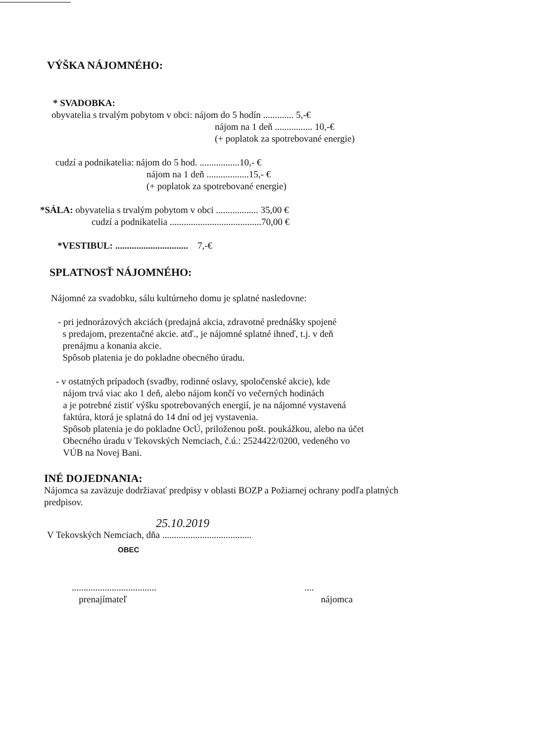VÝŠKA NÁJOMNÉHO:
* SVADOBKA:
obyvatelia s trvalým pobytom v obci: nájom do 5 hodín ............. 5,-€
nájom na 1 deň ................ 10,-€
(+ poplatok za spotrebované energie)
cudzí a podnikatelia: nájom do 5 hod. .................10,- €
nájom na 1 deň ..................15,- €
(+ poplatok za spotrebované energie)
*SÁLA: obyvatelia s trvalým pobytom v obci .................. 35,00 €
cudzí a podnikatelia .......................................70,00 €
*VESTIBUL: ............................... 7,-€
SPLATNOSŤ NÁJOMNÉHO:
Nájomné za svadobku, sálu kultúrneho domu je splatné nasledovne:
- pri jednorázových akciách (predajná akcia, zdravotné prednášky spojené
s predajom, prezentačné akcie. atď., je nájomné splatné ihneď, t.j. v deň
prenájmu a konania akcie.
Spôsob platenia je do pokladne obecného úradu.
- v ostatných prípadoch (svadby, rodinné oslavy, spoločenské akcie), kde
nájom trvá viac ako 1 deň, alebo nájom končí vo večerných hodinách
a je potrebné zistiť výšku spotrebovaných energií, je na nájomné vystavená
faktúra, ktorá je splatná do 14 dní od jej vystavenia.
Spôsob platenia je do pokladne OcÚ, priloženou pošt. poukážkou, alebo na účet
Obecného úradu v Tekovských Nemciach, č.ú.: 2524422/0200, vedeného vo
VÚB na Novej Bani.
INÉ DOJEDNANIA:
Nájomca sa zaväzuje dodržiavať predpisy v oblasti BOZP a Požiarnej ochrany podľa platných
predpisov.
25.10.2019
V Tekovských Nemciach, dňa ......................................
OBEC
....................................
prenajímateľ
....
nájomca